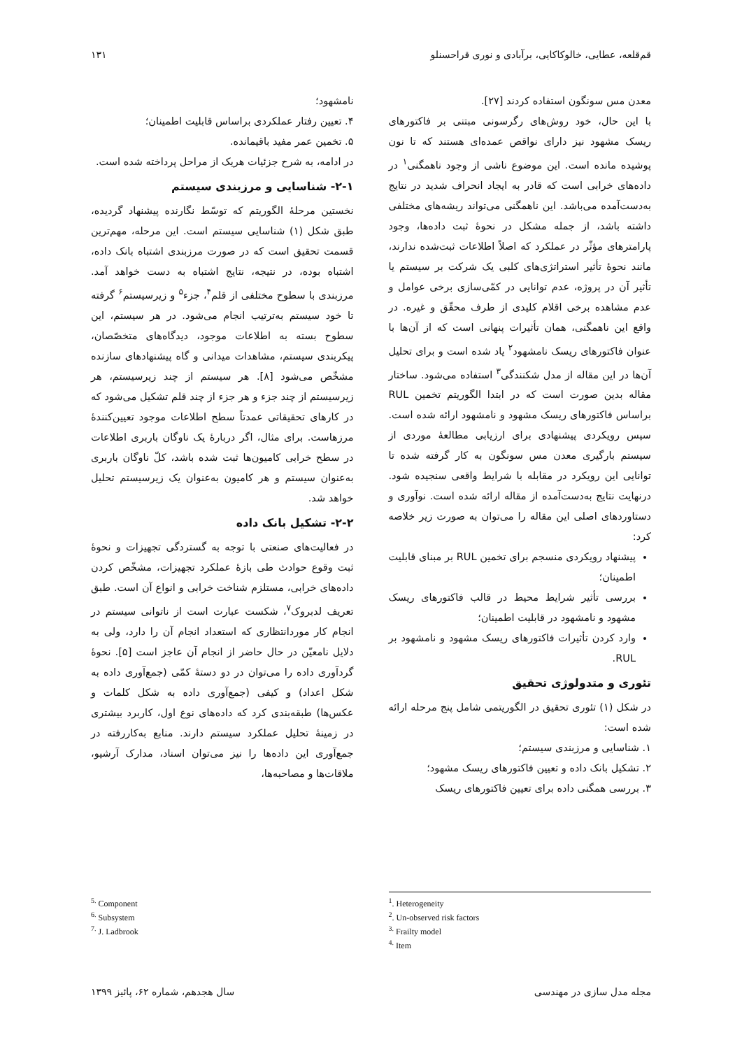قم‌قلعه، عطایی، خالوکاکایی، برآبادی و نوری قراحسنلو ۱۳۱
معدن مس سونگون استفاده کردند [۲۷].
با این حال، خود روش‌های رگرسونی مبتنی بر فاکتورهای ریسک مشهود نیز دارای نواقص عمده‌ای هستند که تا نون پوشیده مانده است. این موضوع ناشی از وجود ناهمگنی<sup>۱</sup> در داده‌های خرابی است که قادر به ایجاد انحراف شدید در نتایج به‌دست‌آمده می‌باشد. این ناهمگنی می‌تواند ریشه‌های مختلفی داشته باشد، از جمله مشکل در نحوهٔ ثبت داده‌ها، وجود پارامترهای مؤثّر در عملکرد که اصلاً اطلاعات ثبت‌شده ندارند، مانند نحوهٔ تأثیر استراتژی‌های کلبی یک شرکت بر سیستم یا تأثیر آن در پروژه، عدم توانایی در کمّی‌سازی برخی عوامل و عدم مشاهده برخی اقلام کلیدی از طرف محقّق و غیره. در واقع این ناهمگنی، همان تأثیرات پنهانی است که از آن‌ها با عنوان فاکتورهای ریسک نامشهود<sup>۲</sup> یاد شده است و برای تحلیل آن‌ها در این مقاله از مدل شکنندگی<sup>۳</sup> استفاده می‌شود. ساختار مقاله بدین صورت است که در ابتدا الگوریتم تخمین RUL براساس فاکتورهای ریسک مشهود و نامشهود ارائه شده است. سپس رویکردی پیشنهادی برای ارزیابی مطالعهٔ موردی از سیستم بارگیری معدن مس سونگون به کار گرفته شده تا توانایی این رویکرد در مقابله با شرایط واقعی سنجیده شود. درنهایت نتایج به‌دست‌آمده از مقاله ارائه شده است. نوآوری و دستاوردهای اصلی این مقاله را می‌توان به صورت زیر خلاصه کرد:
پیشنهاد رویکردی منسجم برای تخمین RUL بر مبنای قابلیت اطمینان؛
بررسی تأثیر شرایط محیط در قالب فاکتورهای ریسک مشهود و نامشهود در قابلیت اطمینان؛
وارد کردن تأثیرات فاکتورهای ریسک مشهود و نامشهود بر RUL.
تئوری و متدولوژی تحقیق
در شکل (۱) تئوری تحقیق در الگوریتمی شامل پنج مرحله ارائه شده است:
۱. شناسایی و مرزبندی سیستم؛
۲. تشکیل بانک داده و تعیین فاکتورهای ریسک مشهود؛
۳. بررسی همگنی داده برای تعیین فاکتورهای ریسک
نامشهود؛
۴. تعیین رفتار عملکردی براساس قابلیت اطمینان؛
۵. تخمین عمر مفید باقیمانده.
در ادامه، به شرح جزئیات هریک از مراحل پرداخته شده است.
۲-۱- شناسایی و مرزبندی سیستم
نخستین مرحلهٔ الگوریتم که توسّط نگارنده پیشنهاد گردیده، طبق شکل (۱) شناسایی سیستم است. این مرحله، مهم‌ترین قسمت تحقیق است که در صورت مرزبندی اشتباه بانک داده، اشتباه بوده، در نتیجه، نتایج اشتباه به دست خواهد آمد. مرزبندی با سطوح مختلفی از قلم<sup>۴</sup>، جزء<sup>۵</sup> و زیرسیستم<sup>۶</sup> گرفته تا خود سیستم به‌ترتیب انجام می‌شود. در هر سیستم، این سطوح بسته به اطلاعات موجود، دیدگاه‌های متخصّصان، پیکربندی سیستم، مشاهدات میدانی و گاه پیشنهادهای سازنده مشخّص می‌شود [۸]. هر سیستم از چند زیرسیستم، هر زیرسیستم از چند جزء و هر جزء از چند قلم تشکیل می‌شود که در کارهای تحقیقاتی عمدتاً سطح اطلاعات موجود تعیین‌کنندهٔ مرزهاست. برای مثال، اگر دربارهٔ یک ناوگان باربری اطلاعات در سطح خرابی کامیون‌ها ثبت شده باشد، کلّ ناوگان باربری به‌عنوان سیستم و هر کامیون به‌عنوان یک زیرسیستم تحلیل خواهد شد.
۲-۲- تشکیل بانک داده
در فعالیت‌های صنعتی با توجه به گستردگی تجهیزات و نحوهٔ ثبت وقوع حوادث طی بازهٔ عملکرد تجهیزات، مشخّص کردن داده‌های خرابی، مستلزم شناخت خرابی و انواع آن است. طبق تعریف لدبروک<sup>۷</sup>، شکست عبارت است از ناتوانی سیستم در انجام کار موردانتظاری که استعداد انجام آن را دارد، ولی به دلایل نامعیّن در حال حاضر از انجام آن عاجز است [۵]. نحوهٔ گردآوری داده را می‌توان در دو دستهٔ کمّی (جمع‌آوری داده به شکل اعداد) و کیفی (جمع‌آوری داده به شکل کلمات و عکس‌ها) طبقه‌بندی کرد که داده‌های نوع اول، کاربرد بیشتری در زمینهٔ تحلیل عملکرد سیستم دارند. منابع به‌کاررفته در جمع‌آوری این داده‌ها را نیز می‌توان اسناد، مدارک آرشیو، ملاقات‌ها و مصاحبه‌ها،
<sup>1</sup>. Heterogeneity
<sup>2</sup>. Un-observed risk factors
<sup>3.</sup> Frailty model
<sup>4.</sup> Item
<sup>5.</sup> Component
<sup>6.</sup> Subsystem
<sup>7.</sup> J. Ladbrook
مجله مدل سازی در مهندسی سال هجدهم، شماره ۶۲، پائیز ۱۳۹۹